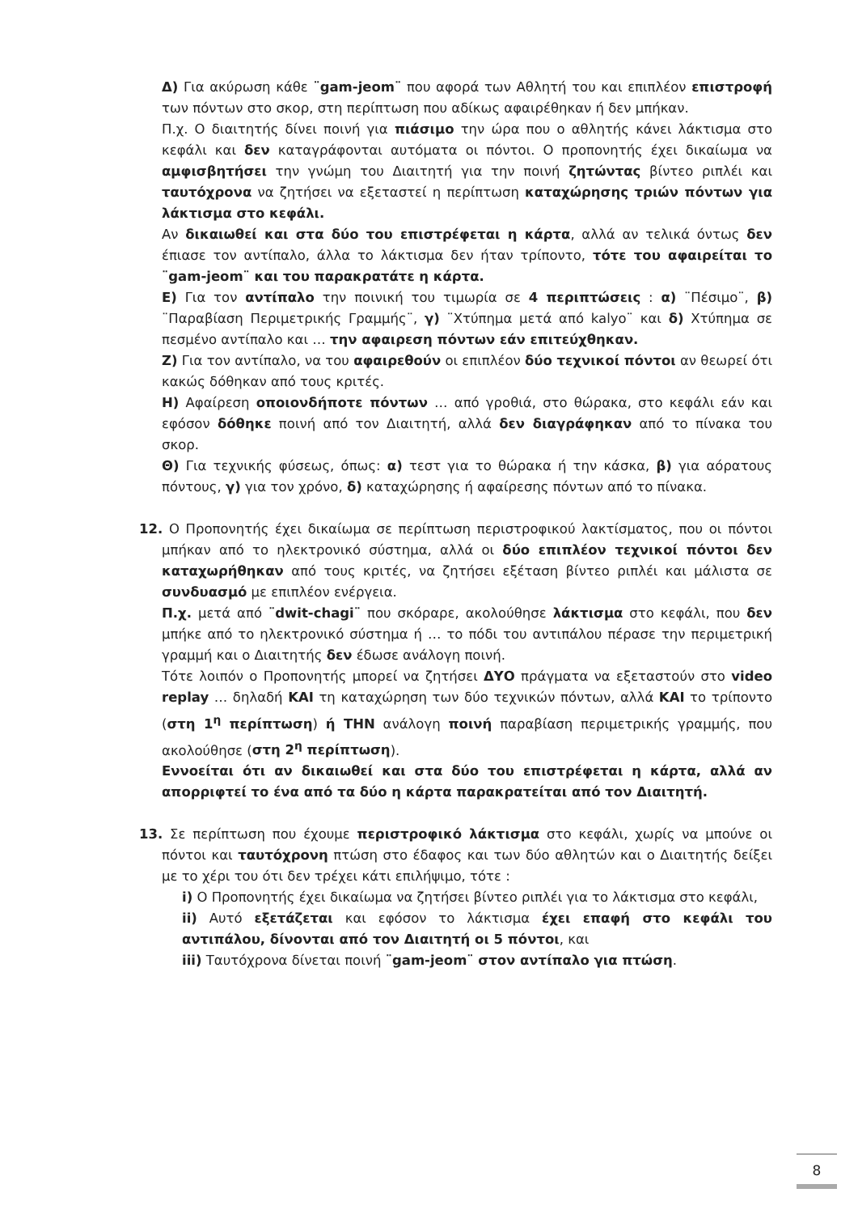Δ) Για ακύρωση κάθε ¨gam-jeom¨ που αφορά των Αθλητή του και επιπλέον επιστροφή των πόντων στο σκορ, στη περίπτωση που αδίκως αφαιρέθηκαν ή δεν μπήκαν.
Π.χ. Ο διαιτητής δίνει ποινή για πιάσιμο την ώρα που ο αθλητής κάνει λάκτισμα στο κεφάλι και δεν καταγράφονται αυτόματα οι πόντοι. Ο προπονητής έχει δικαίωμα να αμφισβητήσει την γνώμη του Διαιτητή για την ποινή ζητώντας βίντεο ριπλέι και ταυτόχρονα να ζητήσει να εξεταστεί η περίπτωση καταχώρησης τριών πόντων για λάκτισμα στο κεφάλι.
Αν δικαιωθεί και στα δύο του επιστρέφεται η κάρτα, αλλά αν τελικά όντως δεν έπιασε τον αντίπαλο, άλλα το λάκτισμα δεν ήταν τρίποντο, τότε του αφαιρείται το ¨gam-jeom¨ και του παρακρατάτε η κάρτα.
Ε) Για τον αντίπαλο την ποινική του τιμωρία σε 4 περιπτώσεις : α) ¨Πέσιμο¨, β) ¨Παραβίαση Περιμετρικής Γραμμής¨, γ) ¨Χτύπημα μετά από kalyo¨ και δ) Χτύπημα σε πεσμένο αντίπαλο και … την αφαιρεση πόντων εάν επιτεύχθηκαν.
Ζ) Για τον αντίπαλο, να του αφαιρεθούν οι επιπλέον δύο τεχνικοί πόντοι αν θεωρεί ότι κακώς δόθηκαν από τους κριτές.
Η) Αφαίρεση οποιονδήποτε πόντων … από γροθιά, στο θώρακα, στο κεφάλι εάν και εφόσον δόθηκε ποινή από τον Διαιτητή, αλλά δεν διαγράφηκαν από το πίνακα του σκορ.
Θ) Για τεχνικής φύσεως, όπως: α) τεστ για το θώρακα ή την κάσκα, β) για αόρατους πόντους, γ) για τον χρόνο, δ) καταχώρησης ή αφαίρεσης πόντων από το πίνακα.
12. Ο Προπονητής έχει δικαίωμα σε περίπτωση περιστροφικού λακτίσματος, που οι πόντοι μπήκαν από το ηλεκτρονικό σύστημα, αλλά οι δύο επιπλέον τεχνικοί πόντοι δεν καταχωρήθηκαν από τους κριτές, να ζητήσει εξέταση βίντεο ριπλέι και μάλιστα σε συνδυασμό με επιπλέον ενέργεια.
Π.χ. μετά από ¨dwit-chagi¨ που σκόραρε, ακολούθησε λάκτισμα στο κεφάλι, που δεν μπήκε από το ηλεκτρονικό σύστημα ή … το πόδι του αντιπάλου πέρασε την περιμετρική γραμμή και ο Διαιτητής δεν έδωσε ανάλογη ποινή.
Τότε λοιπόν ο Προπονητής μπορεί να ζητήσει ΔΥΟ πράγματα να εξεταστούν στο video replay … δηλαδή ΚΑΙ τη καταχώρηση των δύο τεχνικών πόντων, αλλά ΚΑΙ το τρίποντο (στη 1<sup>η</sup> περίπτωση) ή ΤΗΝ ανάλογη ποινή παραβίαση περιμετρικής γραμμής, που ακολούθησε (στη 2<sup>η</sup> περίπτωση).
Εννοείται ότι αν δικαιωθεί και στα δύο του επιστρέφεται η κάρτα, αλλά αν απορριφτεί το ένα από τα δύο η κάρτα παρακρατείται από τον Διαιτητή.
13. Σε περίπτωση που έχουμε περιστροφικό λάκτισμα στο κεφάλι, χωρίς να μπούνε οι πόντοι και ταυτόχρονη πτώση στο έδαφος και των δύο αθλητών και ο Διαιτητής δείξει με το χέρι του ότι δεν τρέχει κάτι επιλήψιμο, τότε :
i) Ο Προπονητής έχει δικαίωμα να ζητήσει βίντεο ριπλέι για το λάκτισμα στο κεφάλι,
ii) Αυτό εξετάζεται και εφόσον το λάκτισμα έχει επαφή στο κεφάλι του αντιπάλου, δίνονται από τον Διαιτητή οι 5 πόντοι, και
iii) Ταυτόχρονα δίνεται ποινή ¨gam-jeom¨ στον αντίπαλο για πτώση.
8